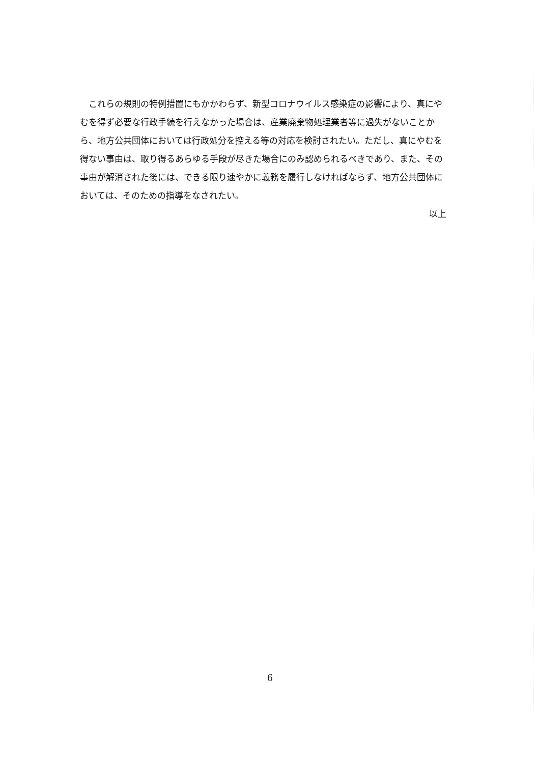これらの規則の特例措置にもかかわらず、新型コロナウイルス感染症の影響により、真にやむを得ず必要な行政手続を行えなかった場合は、産業廃棄物処理業者等に過失がないことから、地方公共団体においては行政処分を控える等の対応を検討されたい。ただし、真にやむを得ない事由は、取り得るあらゆる手段が尽きた場合にのみ認められるべきであり、また、その事由が解消された後には、できる限り速やかに義務を履行しなければならず、地方公共団体においては、そのための指導をなされたい。
以上
6